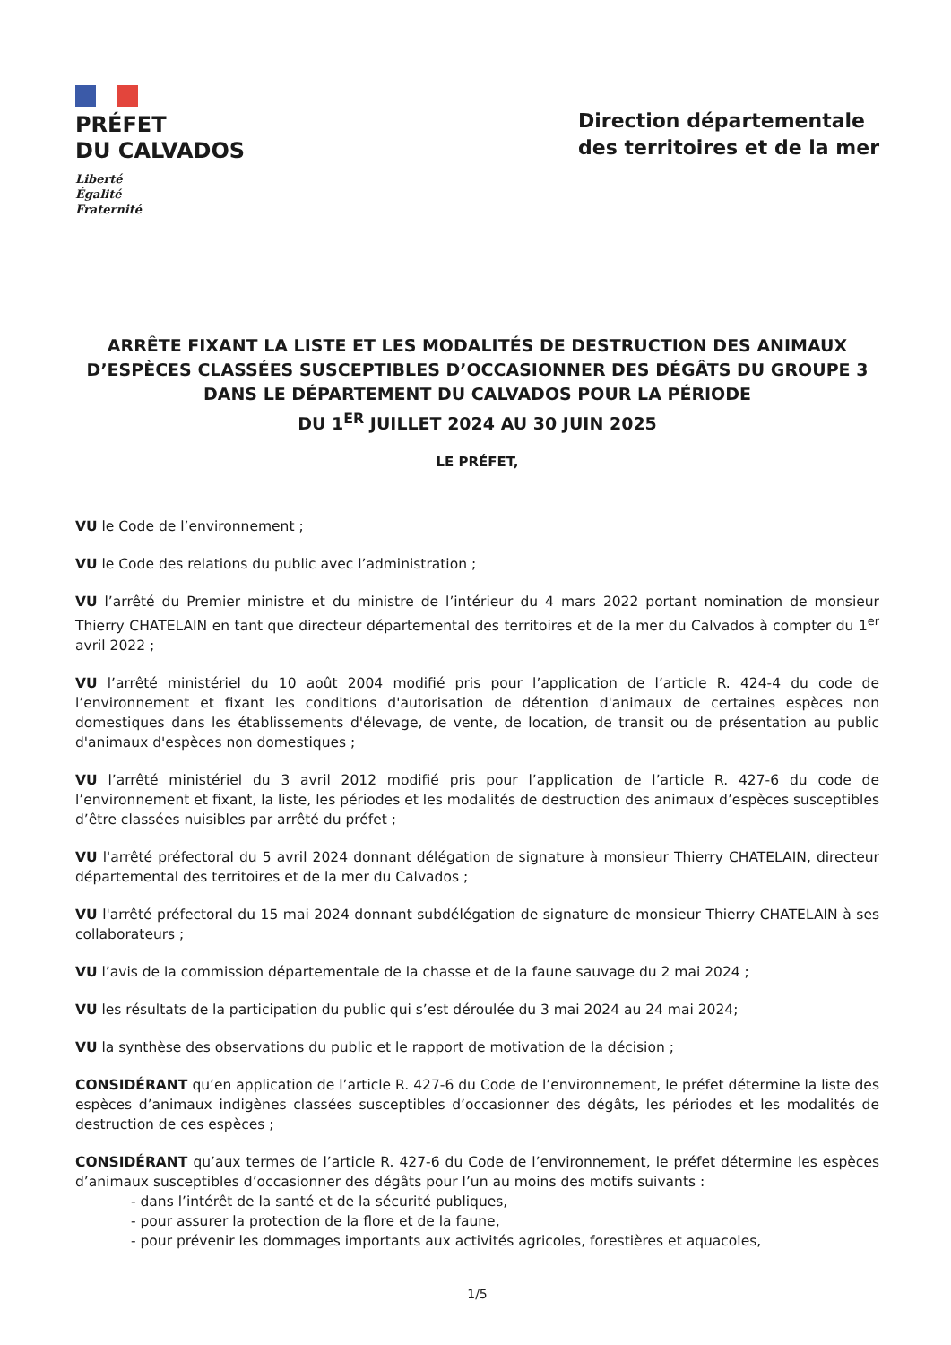PRÉFET
DU CALVADOS
Liberté
Égalité
Fraternité
Direction départementale
des territoires et de la mer
ARRÊTE FIXANT LA LISTE ET LES MODALITÉS DE DESTRUCTION DES ANIMAUX D’ESPÈCES CLASSÉES SUSCEPTIBLES D’OCCASIONNER DES DÉGÂTS DU GROUPE 3 DANS LE DÉPARTEMENT DU CALVADOS POUR LA PÉRIODE
DU 1<sup>ER</sup> JUILLET 2024 AU 30 JUIN 2025
LE PRÉFET,
VU le Code de l’environnement ;
VU le Code des relations du public avec l’administration ;
VU l’arrêté du Premier ministre et du ministre de l’intérieur du 4 mars 2022 portant nomination de monsieur Thierry CHATELAIN en tant que directeur départemental des territoires et de la mer du Calvados à compter du 1<sup>er</sup> avril 2022 ;
VU l’arrêté ministériel du 10 août 2004 modifié pris pour l’application de l’article R. 424-4 du code de l’environnement et fixant les conditions d'autorisation de détention d'animaux de certaines espèces non domestiques dans les établissements d'élevage, de vente, de location, de transit ou de présentation au public d'animaux d'espèces non domestiques ;
VU l’arrêté ministériel du 3 avril 2012 modifié pris pour l’application de l’article R. 427-6 du code de l’environnement et fixant, la liste, les périodes et les modalités de destruction des animaux d’espèces susceptibles d’être classées nuisibles par arrêté du préfet ;
VU l'arrêté préfectoral du 5 avril 2024 donnant délégation de signature à monsieur Thierry CHATELAIN, directeur départemental des territoires et de la mer du Calvados ;
VU l'arrêté préfectoral du 15 mai 2024 donnant subdélégation de signature de monsieur Thierry CHATELAIN à ses collaborateurs ;
VU l’avis de la commission départementale de la chasse et de la faune sauvage du 2 mai 2024 ;
VU les résultats de la participation du public qui s’est déroulée du 3 mai 2024 au 24 mai 2024;
VU la synthèse des observations du public et le rapport de motivation de la décision ;
CONSIDÉRANT qu’en application de l’article R. 427-6 du Code de l’environnement, le préfet détermine la liste des espèces d’animaux indigènes classées susceptibles d’occasionner des dégâts, les périodes et les modalités de destruction de ces espèces ;
CONSIDÉRANT qu’aux termes de l’article R. 427-6 du Code de l’environnement, le préfet détermine les espèces d’animaux susceptibles d’occasionner des dégâts pour l’un au moins des motifs suivants :
- dans l’intérêt de la santé et de la sécurité publiques,
- pour assurer la protection de la flore et de la faune,
- pour prévenir les dommages importants aux activités agricoles, forestières et aquacoles,
1/5